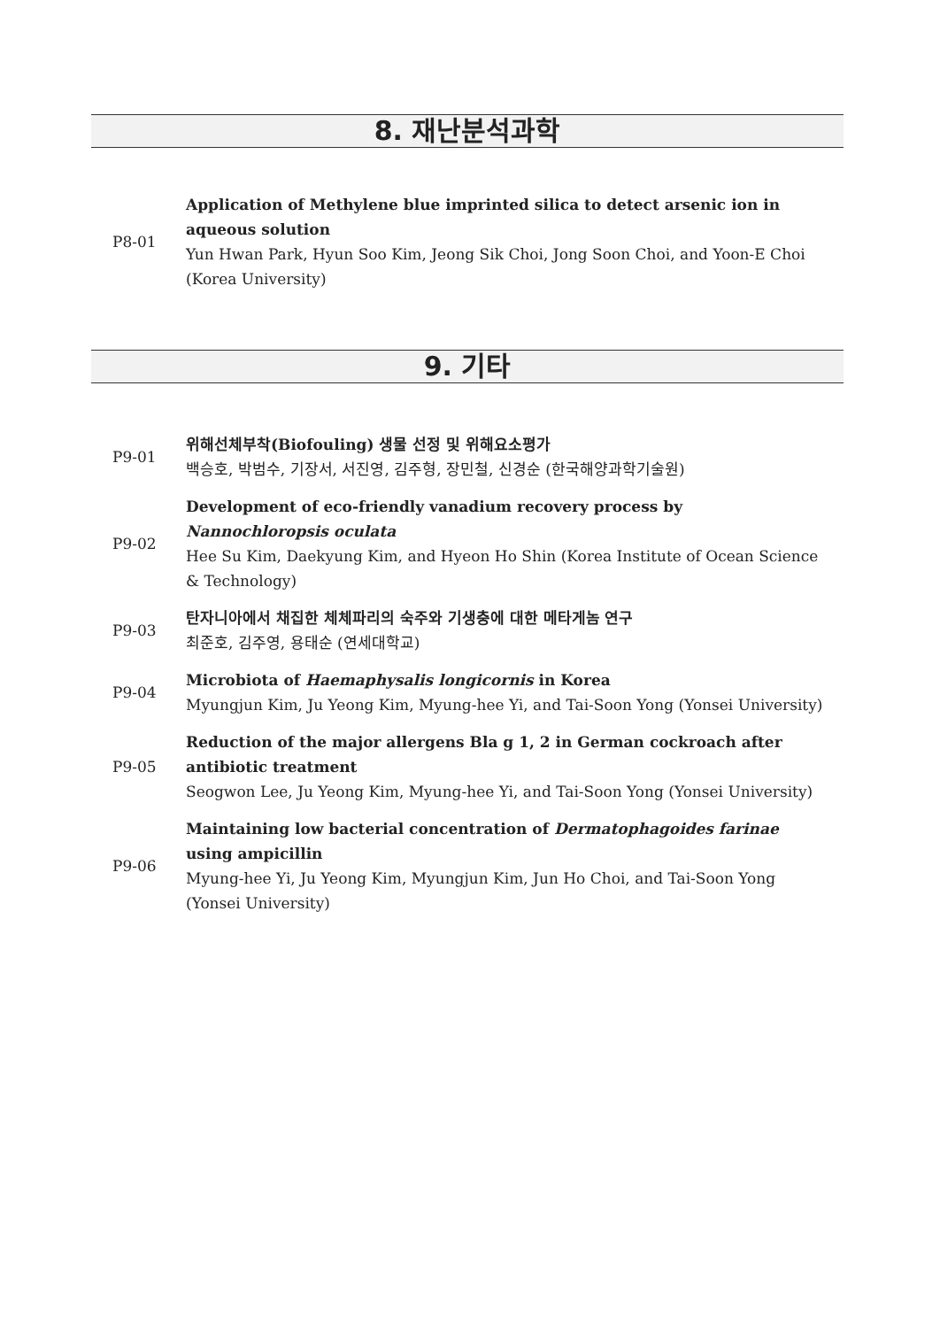8. 재난분석과학
| P8-01 | Application of Methylene blue imprinted silica to detect arsenic ion in aqueous solution Yun Hwan Park, Hyun Soo Kim, Jeong Sik Choi, Jong Soon Choi, and Yoon-E Choi (Korea University) |
9. 기타
| P9-01 | 위해선체부착(Biofouling) 생물 선정 및 위해요소평가 백승호, 박범수, 기장서, 서진영, 김주형, 장민철, 신경순 (한국해양과학기술원) |
| P9-02 | Development of eco-friendly vanadium recovery process by Nannochloropsis oculata Hee Su Kim, Daekyung Kim, and Hyeon Ho Shin (Korea Institute of Ocean Science & Technology) |
| P9-03 | 탄자니아에서 채집한 체체파리의 숙주와 기생충에 대한 메타게놈 연구 최준호, 김주영, 용태순 (연세대학교) |
| P9-04 | Microbiota of Haemaphysalis longicornis in Korea Myungjun Kim, Ju Yeong Kim, Myung-hee Yi, and Tai-Soon Yong (Yonsei University) |
| P9-05 | Reduction of the major allergens Bla g 1, 2 in German cockroach after antibiotic treatment Seogwon Lee, Ju Yeong Kim, Myung-hee Yi, and Tai-Soon Yong (Yonsei University) |
| P9-06 | Maintaining low bacterial concentration of Dermatophagoides farinae using ampicillin Myung-hee Yi, Ju Yeong Kim, Myungjun Kim, Jun Ho Choi, and Tai-Soon Yong (Yonsei University) |